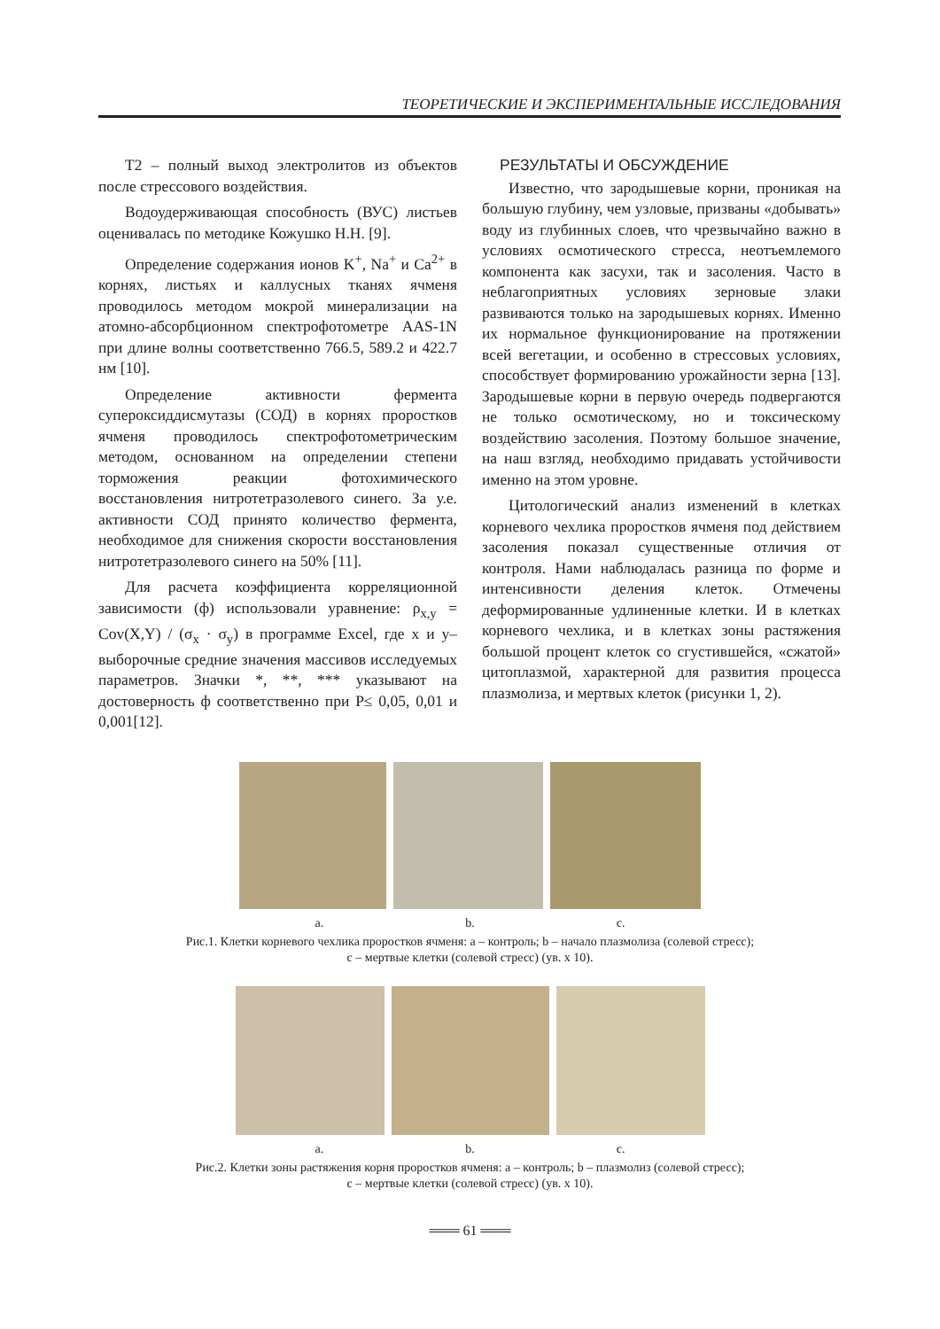ТЕОРЕТИЧЕСКИЕ И ЭКСПЕРИМЕНТАЛЬНЫЕ ИССЛЕДОВАНИЯ
Т2 – полный выход электролитов из объектов после стрессового воздействия.
Водоудерживающая способность (ВУС) листьев оценивалась по методике Кожушко Н.Н. [9].
Определение содержания ионов K<sup>+</sup>, Na<sup>+</sup> и Ca<sup>2+</sup> в корнях, листьях и каллусных тканях ячменя проводилось методом мокрой минерализации на атомно-абсорбционном спектрофотометре AAS-1N при длине волны соответственно 766.5, 589.2 и 422.7 нм [10].
Определение активности фермента супероксиддисмутазы (СОД) в корнях проростков ячменя проводилось спектрофотометрическим методом, основанном на определении степени торможения реакции фотохимического восстановления нитротетразолевого синего. За у.е. активности СОД принято количество фермента, необходимое для снижения скорости восстановления нитротетразолевого синего на 50% [11].
Для расчета коэффициента корреляционной зависимости (ф) использовали уравнение: ρ<sub>x,y</sub> = Cov(X,Y) / (σ<sub>x</sub> · σ<sub>y</sub>) в программе Excel, где x и y– выборочные средние значения массивов исследуемых параметров. Значки *, **, *** указывают на достоверность ф соответственно при P≤ 0,05, 0,01 и 0,001[12].
РЕЗУЛЬТАТЫ И ОБСУЖДЕНИЕ
Известно, что зародышевые корни, проникая на большую глубину, чем узловые, призваны «добывать» воду из глубинных слоев, что чрезвычайно важно в условиях осмотического стресса, неотъемлемого компонента как засухи, так и засоления. Часто в неблагоприятных условиях зерновые злаки развиваются только на зародышевых корнях. Именно их нормальное функционирование на протяжении всей вегетации, и особенно в стрессовых условиях, способствует формированию урожайности зерна [13]. Зародышевые корни в первую очередь подвергаются не только осмотическому, но и токсическому воздействию засоления. Поэтому большое значение, на наш взгляд, необходимо придавать устойчивости именно на этом уровне.
Цитологический анализ изменений в клетках корневого чехлика проростков ячменя под действием засоления показал существенные отличия от контроля. Нами наблюдалась разница по форме и интенсивности деления клеток. Отмечены деформированные удлиненные клетки. И в клетках корневого чехлика, и в клетках зоны растяжения большой процент клеток со сгустившейся, «сжатой» цитоплазмой, характерной для развития процесса плазмолиза, и мертвых клеток (рисунки 1, 2).
a. b. c.
Рис.1. Клетки корневого чехлика проростков ячменя: a – контроль; b – начало плазмолиза (солевой стресс);
c – мертвые клетки (солевой стресс) (ув. x 10).
a. b. c.
Рис.2. Клетки зоны растяжения корня проростков ячменя: a – контроль; b – плазмолиз (солевой стресс);
c – мертвые клетки (солевой стресс) (ув. x 10).
═══ 61 ═══